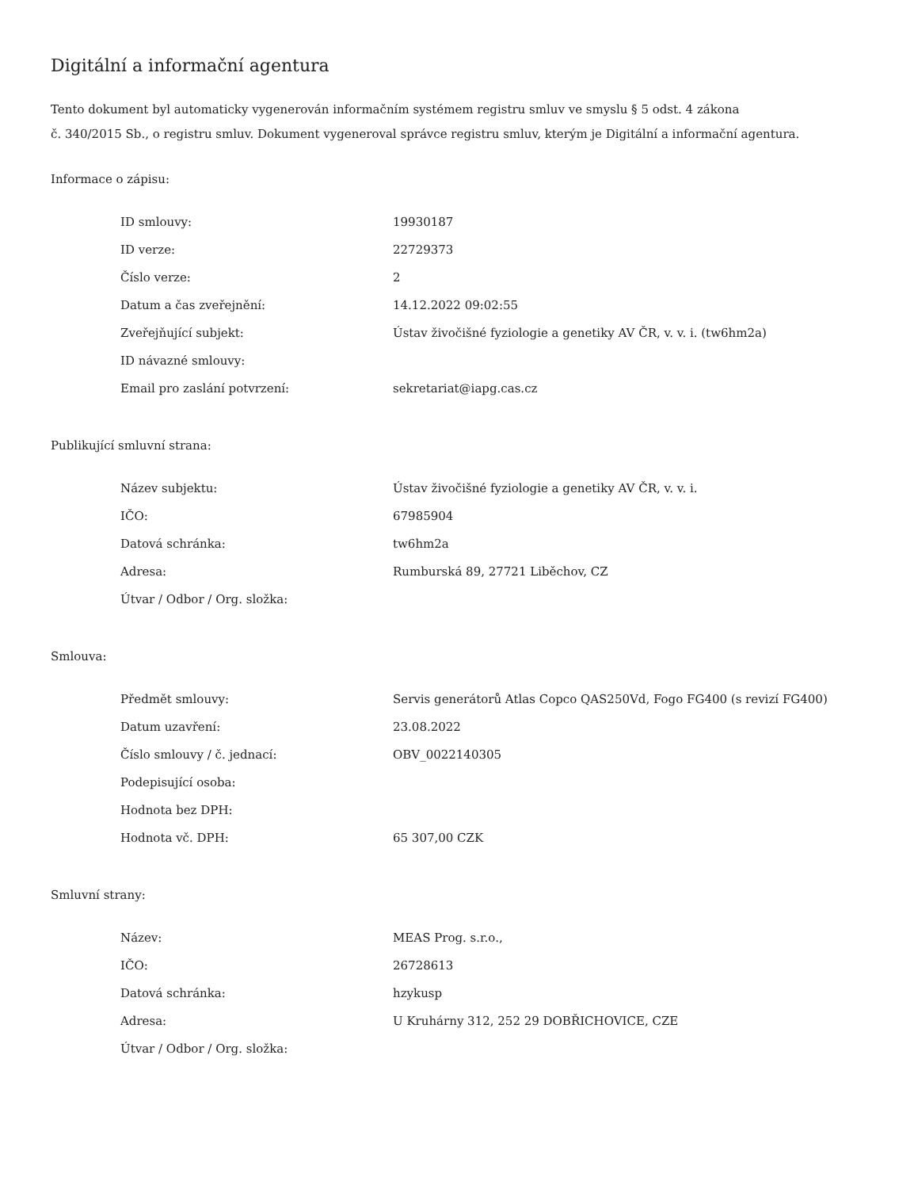Digitální a informační agentura
Tento dokument byl automaticky vygenerován informačním systémem registru smluv ve smyslu § 5 odst. 4 zákona
č. 340/2015 Sb., o registru smluv. Dokument vygeneroval správce registru smluv, kterým je Digitální a informační agentura.
Informace o zápisu:
| ID smlouvy: | 19930187 |
| ID verze: | 22729373 |
| Číslo verze: | 2 |
| Datum a čas zveřejnění: | 14.12.2022 09:02:55 |
| Zveřejňující subjekt: | Ústav živočišné fyziologie a genetiky AV ČR, v. v. i. (tw6hm2a) |
| ID návazné smlouvy: | |
| Email pro zaslání potvrzení: | sekretariat@iapg.cas.cz |
Publikující smluvní strana:
| Název subjektu: | Ústav živočišné fyziologie a genetiky AV ČR, v. v. i. |
| IČO: | 67985904 |
| Datová schránka: | tw6hm2a |
| Adresa: | Rumburská 89, 27721 Liběchov, CZ |
| Útvar / Odbor / Org. složka: | |
Smlouva:
| Předmět smlouvy: | Servis generátorů Atlas Copco QAS250Vd, Fogo FG400 (s revizí FG400) |
| Datum uzavření: | 23.08.2022 |
| Číslo smlouvy / č. jednací: | OBV_0022140305 |
| Podepisující osoba: | |
| Hodnota bez DPH: | |
| Hodnota vč. DPH: | 65 307,00 CZK |
Smluvní strany:
| Název: | MEAS Prog. s.r.o., |
| IČO: | 26728613 |
| Datová schránka: | hzykusp |
| Adresa: | U Kruhárny 312, 252 29 DOBŘICHOVICE, CZE |
| Útvar / Odbor / Org. složka: | |